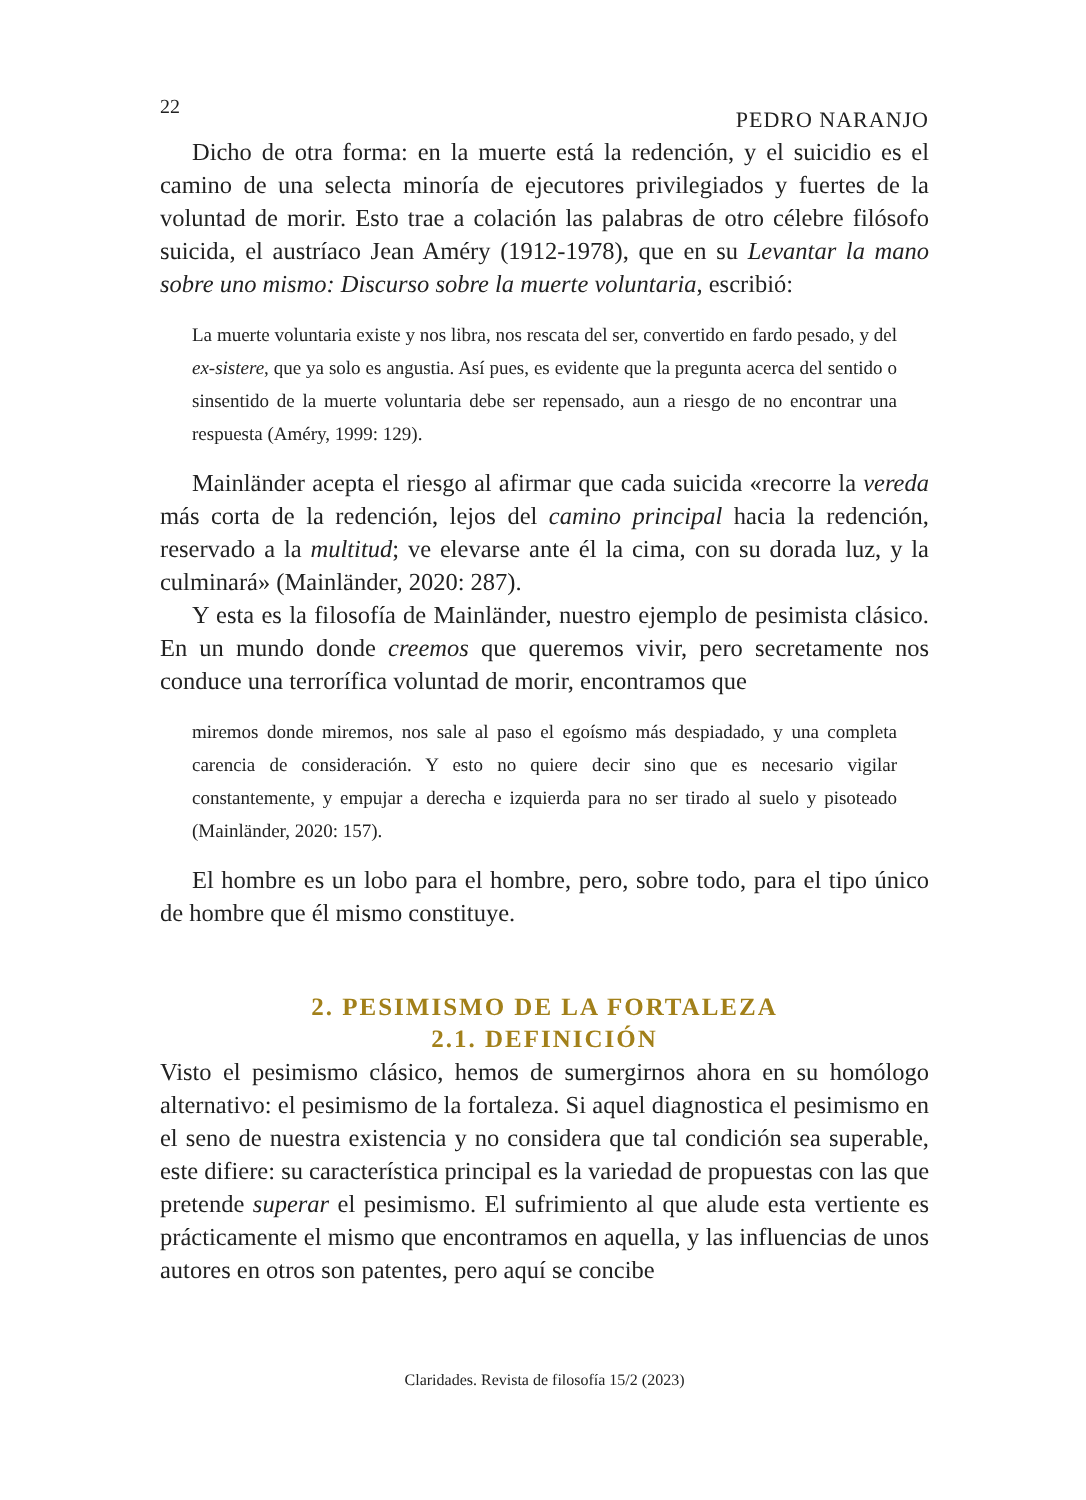22 PEDRO NARANJO
Dicho de otra forma: en la muerte está la redención, y el suicidio es el camino de una selecta minoría de ejecutores privilegiados y fuertes de la voluntad de morir. Esto trae a colación las palabras de otro célebre filósofo suicida, el austríaco Jean Améry (1912-1978), que en su Levantar la mano sobre uno mismo: Discurso sobre la muerte voluntaria, escribió:
La muerte voluntaria existe y nos libra, nos rescata del ser, convertido en fardo pesado, y del ex-sistere, que ya solo es angustia. Así pues, es evidente que la pregunta acerca del sentido o sinsentido de la muerte voluntaria debe ser repensado, aun a riesgo de no encontrar una respuesta (Améry, 1999: 129).
Mainländer acepta el riesgo al afirmar que cada suicida «recorre la vereda más corta de la redención, lejos del camino principal hacia la redención, reservado a la multitud; ve elevarse ante él la cima, con su dorada luz, y la culminará» (Mainländer, 2020: 287).
Y esta es la filosofía de Mainländer, nuestro ejemplo de pesimista clásico. En un mundo donde creemos que queremos vivir, pero secretamente nos conduce una terrorífica voluntad de morir, encontramos que
miremos donde miremos, nos sale al paso el egoísmo más despiadado, y una completa carencia de consideración. Y esto no quiere decir sino que es necesario vigilar constantemente, y empujar a derecha e izquierda para no ser tirado al suelo y pisoteado (Mainländer, 2020: 157).
El hombre es un lobo para el hombre, pero, sobre todo, para el tipo único de hombre que él mismo constituye.
2. PESIMISMO DE LA FORTALEZA
2.1. DEFINICIÓN
Visto el pesimismo clásico, hemos de sumergirnos ahora en su homólogo alternativo: el pesimismo de la fortaleza. Si aquel diagnostica el pesimismo en el seno de nuestra existencia y no considera que tal condición sea superable, este difiere: su característica principal es la variedad de propuestas con las que pretende superar el pesimismo. El sufrimiento al que alude esta vertiente es prácticamente el mismo que encontramos en aquella, y las influencias de unos autores en otros son patentes, pero aquí se concibe
Claridades. Revista de filosofía 15/2 (2023)